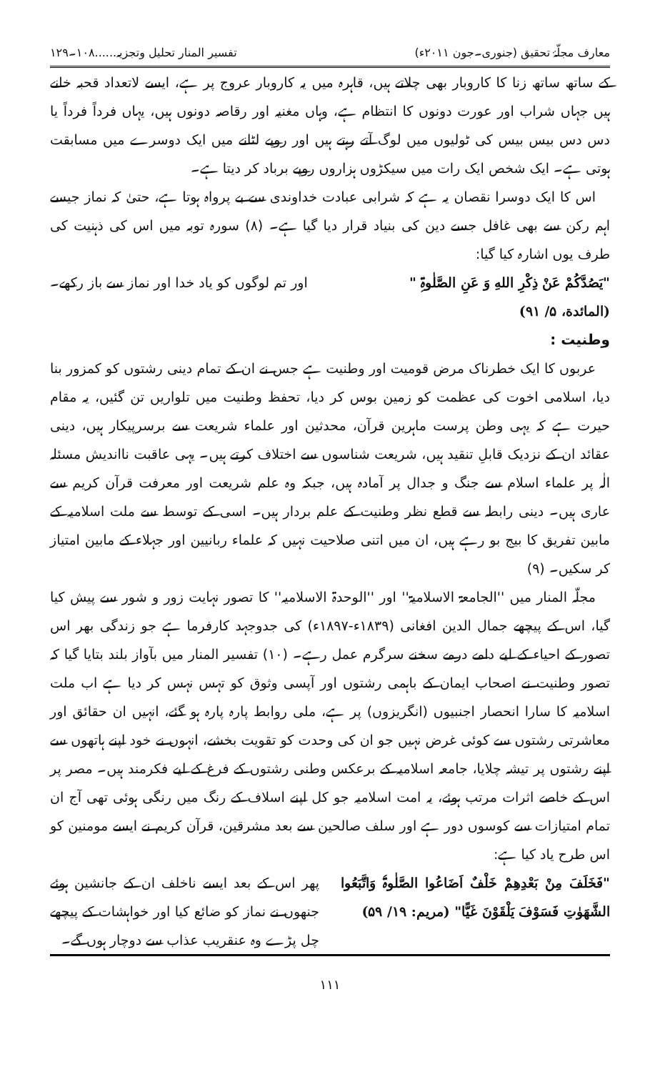معارف مجلّۂ تحقیق (جنوری۔جون ۲۰۱۱ء) تفسیر المنار تحلیل وتجزیہ......۱۰۸۔۱۲۹
کے ساتھ ساتھ زنا کا کاروبار بھی چلاتے ہیں، قاہرہ میں یہ کاروبار عروج پر ہے، ایسے لاتعداد قحبہ خانے ہیں جہاں شراب اور عورت دونوں کا انتظام ہے، وہاں مغنیہ اور رقاصہ دونوں ہیں، یہاں فرداً فرداً یا دس دس بیس بیس کی ٹولیوں میں لوگ آتے رہتے ہیں اور روپے لٹانے میں ایک دوسرے میں مسابقت ہوتی ہے۔ ایک شخص ایک رات میں سیکڑوں ہزاروں روپے برباد کر دیتا ہے۔
اس کا ایک دوسرا نقصان یہ ہے کہ شرابی عبادت خداوندی سے بے پرواہ ہوتا ہے، حتیٰ کہ نماز جیسے اہم رکن سے بھی غافل جسے دین کی بنیاد قرار دیا گیا ہے۔ (۸) سورہ توبہ میں اس کی ذہنیت کی طرف یوں اشارہ کیا گیا:
"یَصُدَّکُمْ عَنْ ذِکْرِ اللهِ وَ عَنِ الصَّلٰوۃِ " اور تم لوگوں کو یاد خدا اور نماز سے باز رکھے۔
(المائدة، ۵/ ۹۱)
وطنیت :
عربوں کا ایک خطرناک مرض قومیت اور وطنیت ہے جس نے ان کے تمام دینی رشتوں کو کمزور بنا دیا، اسلامی اخوت کی عظمت کو زمین بوس کر دیا، تحفظ وطنیت میں تلواریں تن گئیں، یہ مقام حیرت ہے کہ یہی وطن پرست ماہرین قرآن، محدثین اور علماء شریعت سے برسرپیکار ہیں، دینی عقائد ان کے نزدیک قابلِ تنقید ہیں، شریعت شناسوں سے اختلاف کرتے ہیں۔ یہی عاقبت نااندیش مسئلہ الٰہ پر علماء اسلام سے جنگ و جدال پر آمادہ ہیں، جبکہ وہ علم شریعت اور معرفت قرآن کریم سے عاری ہیں۔ دینی رابطہ سے قطع نظر وطنیت کے علم بردار ہیں۔ اسی کے توسط سے ملت اسلامیہ کے مابین تفریق کا بیج بو رہے ہیں، ان میں اتنی صلاحیت نہیں کہ علماء ربانیین اور جہلاء کے مابین امتیاز کر سکیں۔ (۹)
مجلّہ المنار میں ''الجامعۃ الاسلامیۃ'' اور ''الوحدۃ الاسلامیہ'' کا تصور نہایت زور و شور سے پیش کیا گیا، اس کے پیچھے جمال الدین افغانی (۱۸۳۹ء-۱۸۹۷ء) کی جدوجہد کارفرما ہے جو زندگی بھر اس تصور کے احیاء کے لیے دامے درمے سخنے سرگرم عمل رہے۔ (۱۰) تفسیر المنار میں بآواز بلند بتایا گیا کہ تصور وطنیت نے اصحاب ایمان کے باہمی رشتوں اور آپسی وثوق کو تہس نہس کر دیا ہے اب ملت اسلامیہ کا سارا انحصار اجنبیوں (انگریزوں) پر ہے، ملی روابط پارہ پارہ ہو گئے، انہیں ان حقائق اور معاشرتی رشتوں سے کوئی غرض نہیں جو ان کی وحدت کو تقویت بخشے، انہوں نے خود اپنے ہاتھوں سے اپنے رشتوں پر تیشہ چلایا، جامعہ اسلامیہ کے برعکس وطنی رشتوں کے فرغ کے لیے فکرمند ہیں۔ مصر پر اس کے خاصے اثرات مرتب ہوئے، یہ امت اسلامیہ جو کل اپنے اسلاف کے رنگ میں رنگی ہوئی تھی آج ان تمام امتیازات سے کوسوں دور ہے اور سلف صالحین سے بعد مشرقین، قرآن کریم نے ایسے مومنین کو اس طرح یاد کیا ہے:
"فَخَلَفَ مِنْ بَعْدِهِمْ خَلْفٌ اَضَاعُوا الصَّلٰوۃَ وَاتَّبَعُوا الشَّهَوٰتِ فَسَوْفَ يَلْقَوْنَ غَيًّا" (مریم: ۱۹/ ۵۹)
پھر اس کے بعد ایسے ناخلف ان کے جانشین ہوئے جنھوں نے نماز کو ضائع کیا اور خواہشات کے پیچھے چل پڑے وہ عنقریب عذاب سے دوچار ہوں گے۔
۱۱۱